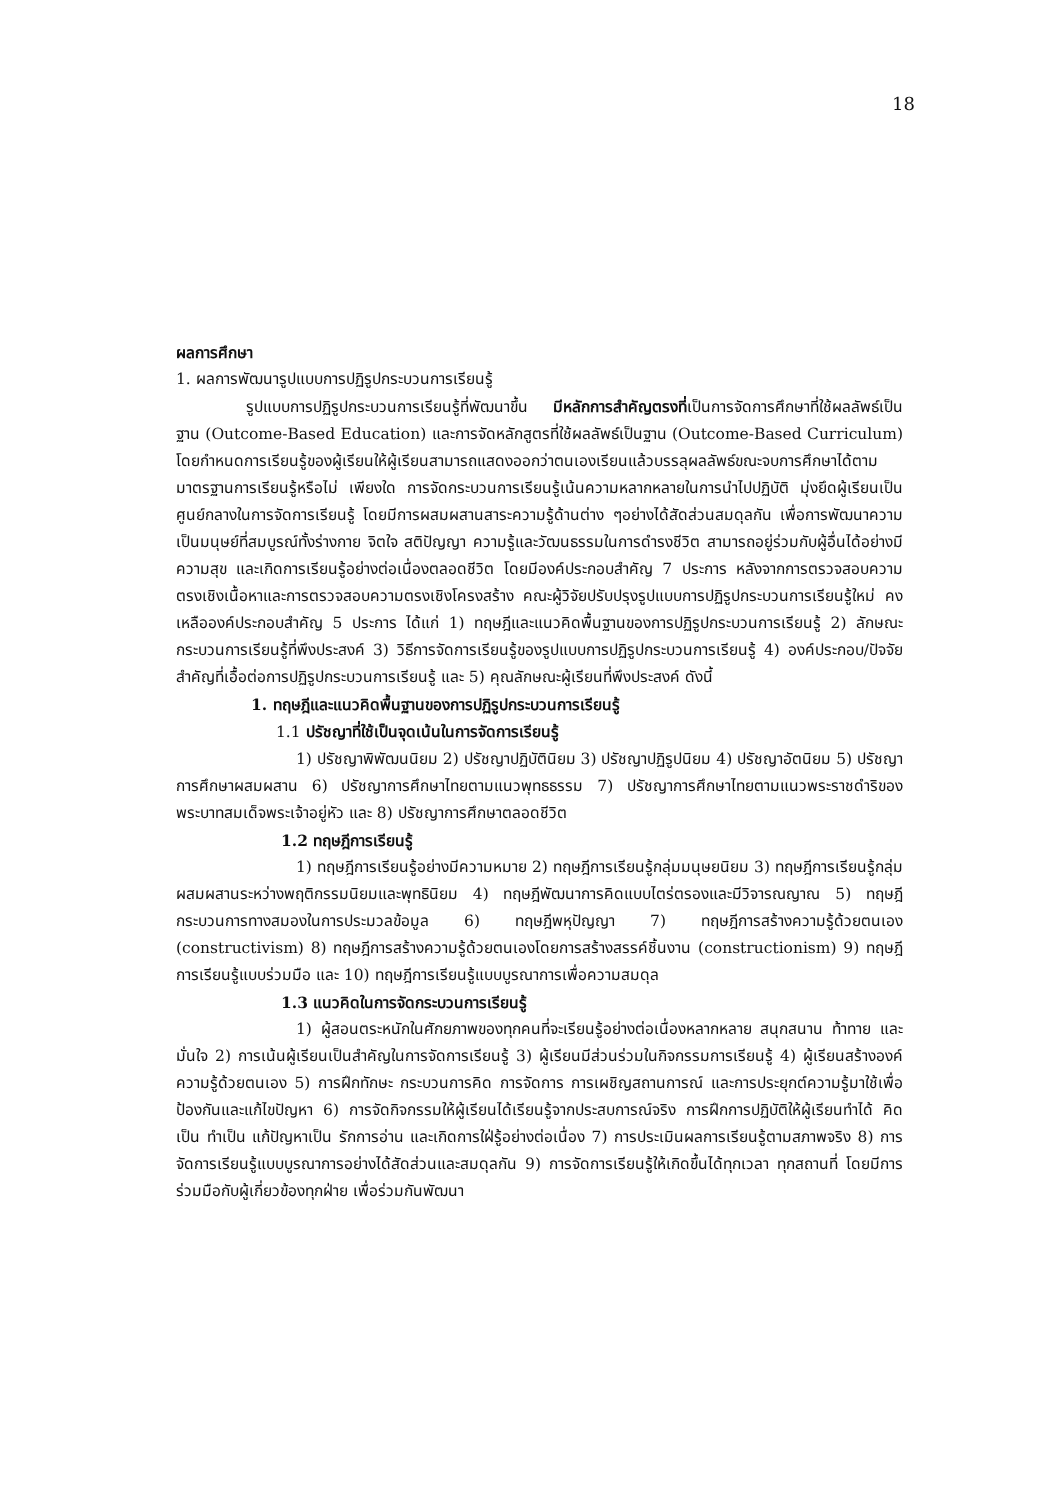18
ผลการศึกษา
1. ผลการพัฒนารูปแบบการปฏิรูปกระบวนการเรียนรู้
รูปแบบการปฏิรูปกระบวนการเรียนรู้ที่พัฒนาขึ้น มีหลักการสำคัญตรงที่เป็นการจัดการศึกษาที่ใช้ผลลัพธ์เป็นฐาน (Outcome-Based Education) และการจัดหลักสูตรที่ใช้ผลลัพธ์เป็นฐาน (Outcome-Based Curriculum) โดยกำหนดการเรียนรู้ของผู้เรียนให้ผู้เรียนสามารถแสดงออกว่าตนเองเรียนแล้วบรรลุผลลัพธ์ขณะจบการศึกษาได้ตามมาตรฐานการเรียนรู้หรือไม่ เพียงใด การจัดกระบวนการเรียนรู้เน้นความหลากหลายในการนำไปปฏิบัติ มุ่งยึดผู้เรียนเป็นศูนย์กลางในการจัดการเรียนรู้ โดยมีการผสมผสานสาระความรู้ด้านต่าง ๆอย่างได้สัดส่วนสมดุลกัน เพื่อการพัฒนาความเป็นมนุษย์ที่สมบูรณ์ทั้งร่างกาย จิตใจ สติปัญญา ความรู้และวัฒนธรรมในการดำรงชีวิต สามารถอยู่ร่วมกับผู้อื่นได้อย่างมีความสุข และเกิดการเรียนรู้อย่างต่อเนื่องตลอดชีวิต โดยมีองค์ประกอบสำคัญ 7 ประการ หลังจากการตรวจสอบความตรงเชิงเนื้อหาและการตรวจสอบความตรงเชิงโครงสร้าง คณะผู้วิจัยปรับปรุงรูปแบบการปฏิรูปกระบวนการเรียนรู้ใหม่ คงเหลือองค์ประกอบสำคัญ 5 ประการ ได้แก่ 1) ทฤษฎีและแนวคิดพื้นฐานของการปฏิรูปกระบวนการเรียนรู้ 2) ลักษณะกระบวนการเรียนรู้ที่พึงประสงค์ 3) วิธีการจัดการเรียนรู้ของรูปแบบการปฏิรูปกระบวนการเรียนรู้ 4) องค์ประกอบ/ปัจจัยสำคัญที่เอื้อต่อการปฏิรูปกระบวนการเรียนรู้ และ 5) คุณลักษณะผู้เรียนที่พึงประสงค์ ดังนี้
1. ทฤษฎีและแนวคิดพื้นฐานของการปฏิรูปกระบวนการเรียนรู้
1.1 ปรัชญาที่ใช้เป็นจุดเน้นในการจัดการเรียนรู้
1) ปรัชญาพิพัฒนนิยม 2) ปรัชญาปฏิบัตินิยม 3) ปรัชญาปฏิรูปนิยม 4) ปรัชญาอัตนิยม 5) ปรัชญาการศึกษาผสมผสาน 6) ปรัชญาการศึกษาไทยตามแนวพุทธธรรม 7) ปรัชญาการศึกษาไทยตามแนวพระราชดำริของพระบาทสมเด็จพระเจ้าอยู่หัว และ 8) ปรัชญาการศึกษาตลอดชีวิต
1.2 ทฤษฎีการเรียนรู้
1) ทฤษฎีการเรียนรู้อย่างมีความหมาย 2) ทฤษฎีการเรียนรู้กลุ่มมนุษยนิยม 3) ทฤษฎีการเรียนรู้กลุ่มผสมผสานระหว่างพฤติกรรมนิยมและพุทธินิยม 4) ทฤษฎีพัฒนาการคิดแบบไตร่ตรองและมีวิจารณญาณ 5) ทฤษฎีกระบวนการทางสมองในการประมวลข้อมูล 6) ทฤษฎีพหุปัญญา 7) ทฤษฎีการสร้างความรู้ด้วยตนเอง (constructivism) 8) ทฤษฎีการสร้างความรู้ด้วยตนเองโดยการสร้างสรรค์ชิ้นงาน (constructionism) 9) ทฤษฎีการเรียนรู้แบบร่วมมือ และ 10) ทฤษฎีการเรียนรู้แบบบูรณาการเพื่อความสมดุล
1.3 แนวคิดในการจัดกระบวนการเรียนรู้
1) ผู้สอนตระหนักในศักยภาพของทุกคนที่จะเรียนรู้อย่างต่อเนื่องหลากหลาย สนุกสนาน ท้าทาย และมั่นใจ 2) การเน้นผู้เรียนเป็นสำคัญในการจัดการเรียนรู้ 3) ผู้เรียนมีส่วนร่วมในกิจกรรมการเรียนรู้ 4) ผู้เรียนสร้างองค์ความรู้ด้วยตนเอง 5) การฝึกทักษะ กระบวนการคิด การจัดการ การเผชิญสถานการณ์ และการประยุกต์ความรู้มาใช้เพื่อป้องกันและแก้ไขปัญหา 6) การจัดกิจกรรมให้ผู้เรียนได้เรียนรู้จากประสบการณ์จริง การฝึกการปฏิบัติให้ผู้เรียนทำได้ คิดเป็น ทำเป็น แก้ปัญหาเป็น รักการอ่าน และเกิดการใฝ่รู้อย่างต่อเนื่อง 7) การประเมินผลการเรียนรู้ตามสภาพจริง 8) การจัดการเรียนรู้แบบบูรณาการอย่างได้สัดส่วนและสมดุลกัน 9) การจัดการเรียนรู้ให้เกิดขึ้นได้ทุกเวลา ทุกสถานที่ โดยมีการร่วมมือกับผู้เกี่ยวข้องทุกฝ่าย เพื่อร่วมกันพัฒนา